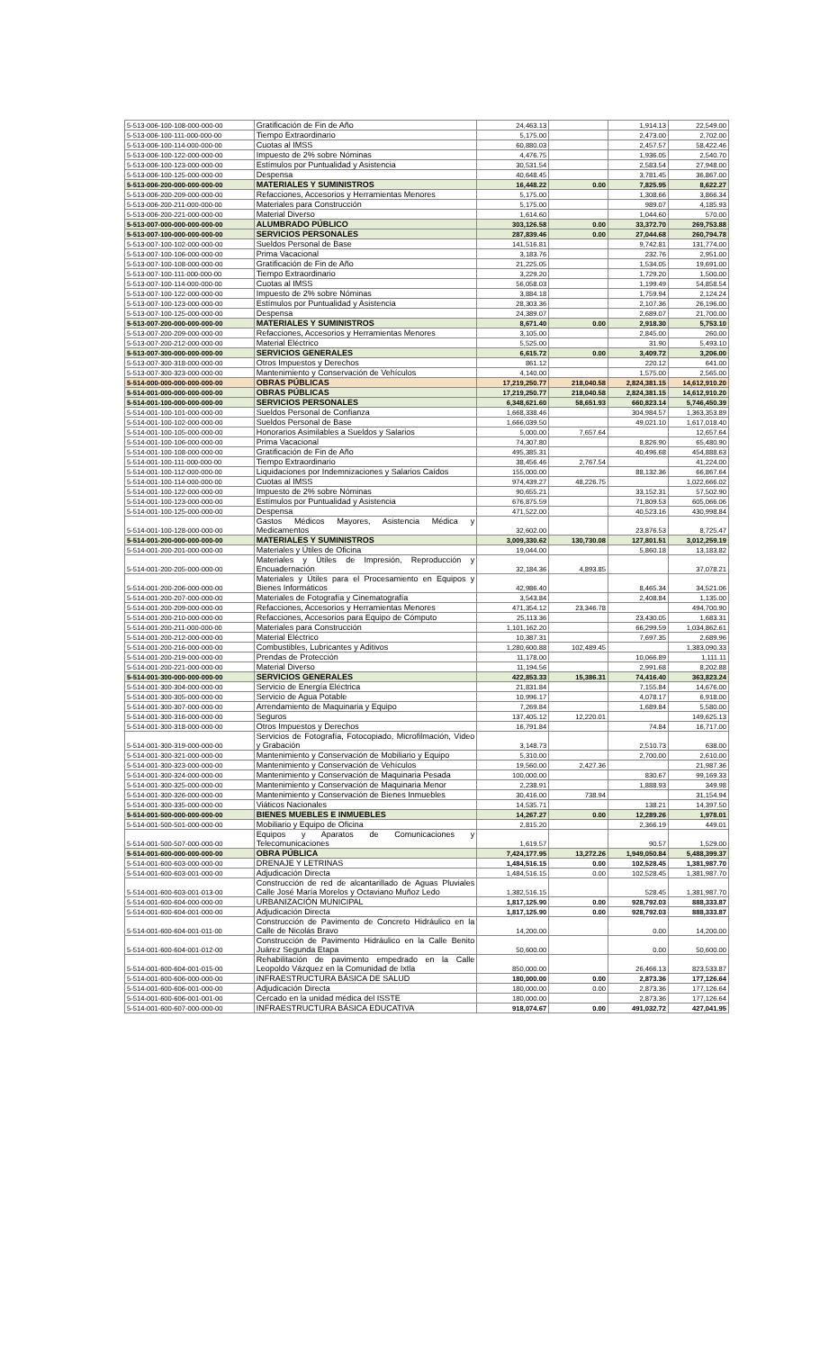| 5-513-006-100-108-000-000-00 | Gratificación de Fin de Año | 24,463.13 | | 1,914.13 | 22,549.00 |
| 5-513-006-100-111-000-000-00 | Tiempo Extraordinario | 5,175.00 | | 2,473.00 | 2,702.00 |
| 5-513-006-100-114-000-000-00 | Cuotas al IMSS | 60,880.03 | | 2,457.57 | 58,422.46 |
| 5-513-006-100-122-000-000-00 | Impuesto de 2% sobre Nóminas | 4,476.75 | | 1,936.05 | 2,540.70 |
| 5-513-006-100-123-000-000-00 | Estímulos por Puntualidad y Asistencia | 30,531.54 | | 2,583.54 | 27,948.00 |
| 5-513-006-100-125-000-000-00 | Despensa | 40,648.45 | | 3,781.45 | 36,867.00 |
| 5-513-006-200-000-000-000-00 | MATERIALES Y SUMINISTROS | 16,448.22 | 0.00 | 7,825.95 | 8,622.27 |
| 5-513-006-200-209-000-000-00 | Refacciones, Accesorios y Herramientas Menores | 5,175.00 | | 1,308.66 | 3,866.34 |
| 5-513-006-200-211-000-000-00 | Materiales para Construcción | 5,175.00 | | 989.07 | 4,185.93 |
| 5-513-006-200-221-000-000-00 | Material Diverso | 1,614.60 | | 1,044.60 | 570.00 |
| 5-513-007-000-000-000-000-00 | ALUMBRADO PÚBLICO | 303,126.58 | 0.00 | 33,372.70 | 269,753.88 |
| 5-513-007-100-000-000-000-00 | SERVICIOS PERSONALES | 287,839.46 | 0.00 | 27,044.68 | 260,794.78 |
| 5-513-007-100-102-000-000-00 | Sueldos Personal de Base | 141,516.81 | | 9,742.81 | 131,774.00 |
| 5-513-007-100-106-000-000-00 | Prima Vacacional | 3,183.76 | | 232.76 | 2,951.00 |
| 5-513-007-100-108-000-000-00 | Gratificación de Fin de Año | 21,225.05 | | 1,534.05 | 19,691.00 |
| 5-513-007-100-111-000-000-00 | Tiempo Extraordinario | 3,229.20 | | 1,729.20 | 1,500.00 |
| 5-513-007-100-114-000-000-00 | Cuotas al IMSS | 56,058.03 | | 1,199.49 | 54,858.54 |
| 5-513-007-100-122-000-000-00 | Impuesto de 2% sobre Nóminas | 3,884.18 | | 1,759.94 | 2,124.24 |
| 5-513-007-100-123-000-000-00 | Estímulos por Puntualidad y Asistencia | 28,303.36 | | 2,107.36 | 26,196.00 |
| 5-513-007-100-125-000-000-00 | Despensa | 24,389.07 | | 2,689.07 | 21,700.00 |
| 5-513-007-200-000-000-000-00 | MATERIALES Y SUMINISTROS | 8,671.40 | 0.00 | 2,918.30 | 5,753.10 |
| 5-513-007-200-209-000-000-00 | Refacciones, Accesorios y Herramientas Menores | 3,105.00 | | 2,845.00 | 260.00 |
| 5-513-007-200-212-000-000-00 | Material Eléctrico | 5,525.00 | | 31.90 | 5,493.10 |
| 5-513-007-300-000-000-000-00 | SERVICIOS GENERALES | 6,615.72 | 0.00 | 3,409.72 | 3,206.00 |
| 5-513-007-300-318-000-000-00 | Otros Impuestos y Derechos | 861.12 | | 220.12 | 641.00 |
| 5-513-007-300-323-000-000-00 | Mantenimiento y Conservación de Vehículos | 4,140.00 | | 1,575.00 | 2,565.00 |
| 5-514-000-000-000-000-000-00 | OBRAS PÚBLICAS | 17,219,250.77 | 218,040.58 | 2,824,381.15 | 14,612,910.20 |
| 5-514-001-000-000-000-000-00 | OBRAS PÚBLICAS | 17,219,250.77 | 218,040.58 | 2,824,381.15 | 14,612,910.20 |
| 5-514-001-100-000-000-000-00 | SERVICIOS PERSONALES | 6,348,621.60 | 58,651.93 | 660,823.14 | 5,746,450.39 |
| 5-514-001-100-101-000-000-00 | Sueldos Personal de Confianza | 1,668,338.46 | | 304,984.57 | 1,363,353.89 |
| 5-514-001-100-102-000-000-00 | Sueldos Personal de Base | 1,666,039.50 | | 49,021.10 | 1,617,018.40 |
| 5-514-001-100-105-000-000-00 | Honorarios Asimilables a Sueldos y Salarios | 5,000.00 | 7,657.64 | | 12,657.64 |
| 5-514-001-100-106-000-000-00 | Prima Vacacional | 74,307.80 | | 8,826.90 | 65,480.90 |
| 5-514-001-100-108-000-000-00 | Gratificación de Fin de Año | 495,385.31 | | 40,496.68 | 454,888.63 |
| 5-514-001-100-111-000-000-00 | Tiempo Extraordinario | 38,456.46 | 2,767.54 | | 41,224.00 |
| 5-514-001-100-112-000-000-00 | Liquidaciones por Indemnizaciones y Salarios Caídos | 155,000.00 | | 88,132.36 | 66,867.64 |
| 5-514-001-100-114-000-000-00 | Cuotas al IMSS | 974,439.27 | 48,226.75 | | 1,022,666.02 |
| 5-514-001-100-122-000-000-00 | Impuesto de 2% sobre Nóminas | 90,655.21 | | 33,152.31 | 57,502.90 |
| 5-514-001-100-123-000-000-00 | Estímulos por Puntualidad y Asistencia | 676,875.59 | | 71,809.53 | 605,066.06 |
| 5-514-001-100-125-000-000-00 | Despensa | 471,522.00 | | 40,523.16 | 430,998.84 |
| 5-514-001-100-128-000-000-00 | Gastos Médicos Mayores, Asistencia Médica y Medicamentos | 32,602.00 | | 23,876.53 | 8,725.47 |
| 5-514-001-200-000-000-000-00 | MATERIALES Y SUMINISTROS | 3,009,330.62 | 130,730.08 | 127,801.51 | 3,012,259.19 |
| 5-514-001-200-201-000-000-00 | Materiales y Útiles de Oficina | 19,044.00 | | 5,860.18 | 13,183.82 |
| 5-514-001-200-205-000-000-00 | Materiales y Útiles de Impresión, Reproducción y Encuadernación | 32,184.36 | 4,893.85 | | 37,078.21 |
| 5-514-001-200-206-000-000-00 | Materiales y Útiles para el Procesamiento en Equipos y Bienes Informáticos | 42,986.40 | | 8,465.34 | 34,521.06 |
| 5-514-001-200-207-000-000-00 | Materiales de Fotografía y Cinematografía | 3,543.84 | | 2,408.84 | 1,135.00 |
| 5-514-001-200-209-000-000-00 | Refacciones, Accesorios y Herramientas Menores | 471,354.12 | 23,346.78 | | 494,700.90 |
| 5-514-001-200-210-000-000-00 | Refacciones, Accesorios para Equipo de Cómputo | 25,113.36 | | 23,430.05 | 1,683.31 |
| 5-514-001-200-211-000-000-00 | Materiales para Construcción | 1,101,162.20 | | 66,299.59 | 1,034,862.61 |
| 5-514-001-200-212-000-000-00 | Material Eléctrico | 10,387.31 | | 7,697.35 | 2,689.96 |
| 5-514-001-200-216-000-000-00 | Combustibles, Lubricantes y Aditivos | 1,280,600.88 | 102,489.45 | | 1,383,090.33 |
| 5-514-001-200-219-000-000-00 | Prendas de Protección | 11,178.00 | | 10,066.89 | 1,111.11 |
| 5-514-001-200-221-000-000-00 | Material Diverso | 11,194.56 | | 2,991.68 | 8,202.88 |
| 5-514-001-300-000-000-000-00 | SERVICIOS GENERALES | 422,853.33 | 15,386.31 | 74,416.40 | 363,823.24 |
| 5-514-001-300-304-000-000-00 | Servicio de Energía Eléctrica | 21,831.84 | | 7,155.84 | 14,676.00 |
| 5-514-001-300-305-000-000-00 | Servicio de Agua Potable | 10,996.17 | | 4,078.17 | 6,918.00 |
| 5-514-001-300-307-000-000-00 | Arrendamiento de Maquinaria y Equipo | 7,269.84 | | 1,689.84 | 5,580.00 |
| 5-514-001-300-316-000-000-00 | Seguros | 137,405.12 | 12,220.01 | | 149,625.13 |
| 5-514-001-300-318-000-000-00 | Otros Impuestos y Derechos | 16,791.84 | | 74.84 | 16,717.00 |
| 5-514-001-300-319-000-000-00 | Servicios de Fotografía, Fotocopiado, Microfilmación, Video y Grabación | 3,148.73 | | 2,510.73 | 638.00 |
| 5-514-001-300-321-000-000-00 | Mantenimiento y Conservación de Mobiliario y Equipo | 5,310.00 | | 2,700.00 | 2,610.00 |
| 5-514-001-300-323-000-000-00 | Mantenimiento y Conservación de Vehículos | 19,560.00 | 2,427.36 | | 21,987.36 |
| 5-514-001-300-324-000-000-00 | Mantenimiento y Conservación de Maquinaria Pesada | 100,000.00 | | 830.67 | 99,169.33 |
| 5-514-001-300-325-000-000-00 | Mantenimiento y Conservación de Maquinaria Menor | 2,238.91 | | 1,888.93 | 349.98 |
| 5-514-001-300-326-000-000-00 | Mantenimiento y Conservación de Bienes Inmuebles | 30,416.00 | 738.94 | | 31,154.94 |
| 5-514-001-300-335-000-000-00 | Viáticos Nacionales | 14,535.71 | | 138.21 | 14,397.50 |
| 5-514-001-500-000-000-000-00 | BIENES MUEBLES E INMUEBLES | 14,267.27 | 0.00 | 12,289.26 | 1,978.01 |
| 5-514-001-500-501-000-000-00 | Mobiliario y Equipo de Oficina | 2,815.20 | | 2,366.19 | 449.01 |
| 5-514-001-500-507-000-000-00 | Equipos y Aparatos de Comunicaciones y Telecomunicaciones | 1,619.57 | | 90.57 | 1,529.00 |
| 5-514-001-600-000-000-000-00 | OBRA PÚBLICA | 7,424,177.95 | 13,272.26 | 1,949,050.84 | 5,488,399.37 |
| 5-514-001-600-603-000-000-00 | DRENAJE Y LETRINAS | 1,484,516.15 | 0.00 | 102,528.45 | 1,381,987.70 |
| 5-514-001-600-603-001-000-00 | Adjudicación Directa | 1,484,516.15 | 0.00 | 102,528.45 | 1,381,987.70 |
| 5-514-001-600-603-001-013-00 | Construcción de red de alcantarillado de Aguas Pluviales Calle José María Morelos y Octaviano Muñoz Ledo | 1,382,516.15 | | 528.45 | 1,381,987.70 |
| 5-514-001-600-604-000-000-00 | URBANIZACIÓN MUNICIPAL | 1,817,125.90 | 0.00 | 928,792.03 | 888,333.87 |
| 5-514-001-600-604-001-000-00 | Adjudicación Directa | 1,817,125.90 | 0.00 | 928,792.03 | 888,333.87 |
| 5-514-001-600-604-001-011-00 | Construcción de Pavimento de Concreto Hidráulico en la Calle de Nicolás Bravo | 14,200.00 | | 0.00 | 14,200.00 |
| 5-514-001-600-604-001-012-00 | Construcción de Pavimento Hidráulico en la Calle Benito Juárez Segunda Etapa | 50,600.00 | | 0.00 | 50,600.00 |
| 5-514-001-600-604-001-015-00 | Rehabilitación de pavimento empedrado en la Calle Leopoldo Vázquez en la Comunidad de Ixtla | 850,000.00 | | 26,466.13 | 823,533.87 |
| 5-514-001-600-606-000-000-00 | INFRAESTRUCTURA BÁSICA DE SALUD | 180,000.00 | 0.00 | 2,873.36 | 177,126.64 |
| 5-514-001-600-606-001-000-00 | Adjudicación Directa | 180,000.00 | 0.00 | 2,873.36 | 177,126.64 |
| 5-514-001-600-606-001-001-00 | Cercado en la unidad médica del ISSTE | 180,000.00 | | 2,873.36 | 177,126.64 |
| 5-514-001-600-607-000-000-00 | INFRAESTRUCTURA BÁSICA EDUCATIVA | 918,074.67 | 0.00 | 491,032.72 | 427,041.95 |